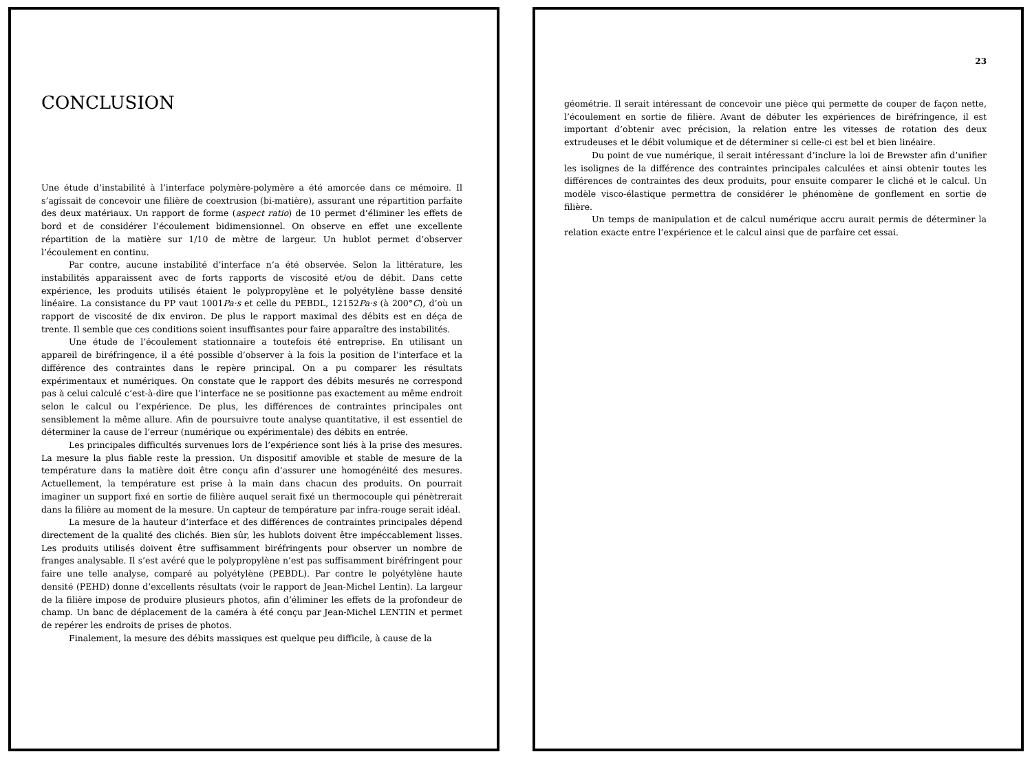CONCLUSION
Une étude d’instabilité à l’interface polymère-polymère a été amorcée dans ce mémoire. Il s’agissait de concevoir une filière de coextrusion (bi-matière), assurant une répartition parfaite des deux matériaux. Un rapport de forme (aspect ratio) de 10 permet d’éliminer les effets de bord et de considérer l’écoulement bidimensionnel. On observe en effet une excellente répartition de la matière sur 1/10 de mètre de largeur. Un hublot permet d’observer l’écoulement en continu.
Par contre, aucune instabilité d’interface n’a été observée. Selon la littérature, les instabilités apparaissent avec de forts rapports de viscosité et/ou de débit. Dans cette expérience, les produits utilisés étaient le polypropylène et le polyétylène basse densité linéaire. La consistance du PP vaut 1001Pa·s et celle du PEBDL, 12152Pa·s (à 200°C), d’où un rapport de viscosité de dix environ. De plus le rapport maximal des débits est en déça de trente. Il semble que ces conditions soient insuffisantes pour faire apparaître des instabilités.
Une étude de l’écoulement stationnaire a toutefois été entreprise. En utilisant un appareil de biréfringence, il a été possible d’observer à la fois la position de l’interface et la différence des contraintes dans le repère principal. On a pu comparer les résultats expérimentaux et numériques. On constate que le rapport des débits mesurés ne correspond pas à celui calculé c’est-à-dire que l’interface ne se positionne pas exactement au même endroit selon le calcul ou l’expérience. De plus, les différences de contraintes principales ont sensiblement la même allure. Afin de poursuivre toute analyse quantitative, il est essentiel de déterminer la cause de l’erreur (numérique ou expérimentale) des débits en entrée.
Les principales difficultés survenues lors de l’expérience sont liés à la prise des mesures. La mesure la plus fiable reste la pression. Un dispositif amovible et stable de mesure de la température dans la matière doit être conçu afin d’assurer une homogénéité des mesures. Actuellement, la température est prise à la main dans chacun des produits. On pourrait imaginer un support fixé en sortie de filière auquel serait fixé un thermocouple qui pénètrerait dans la filière au moment de la mesure. Un capteur de température par infra-rouge serait idéal.
La mesure de la hauteur d’interface et des différences de contraintes principales dépend directement de la qualité des clichés. Bien sûr, les hublots doivent être impéccablement lisses. Les produits utilisés doivent être suffisamment biréfringents pour observer un nombre de franges analysable. Il s’est avéré que le polypropylène n’est pas suffisamment biréfringent pour faire une telle analyse, comparé au polyétylène (PEBDL). Par contre le polyétylène haute densité (PEHD) donne d’excellents résultats (voir le rapport de Jean-Michel Lentin). La largeur de la filière impose de produire plusieurs photos, afin d’éliminer les effets de la profondeur de champ. Un banc de déplacement de la caméra à été conçu par Jean-Michel LENTIN et permet de repérer les endroits de prises de photos.
Finalement, la mesure des débits massiques est quelque peu difficile, à cause de la
23
géométrie. Il serait intéressant de concevoir une pièce qui permette de couper de façon nette, l’écoulement en sortie de filière. Avant de débuter les expériences de biréfringence, il est important d’obtenir avec précision, la relation entre les vitesses de rotation des deux extrudeuses et le débit volumique et de déterminer si celle-ci est bel et bien linéaire.
Du point de vue numérique, il serait intéressant d’inclure la loi de Brewster afin d’unifier les isolignes de la différence des contraintes principales calculées et ainsi obtenir toutes les différences de contraintes des deux produits, pour ensuite comparer le cliché et le calcul. Un modèle visco-élastique permettra de considérer le phénomène de gonflement en sortie de filière.
Un temps de manipulation et de calcul numérique accru aurait permis de déterminer la relation exacte entre l’expérience et le calcul ainsi que de parfaire cet essai.